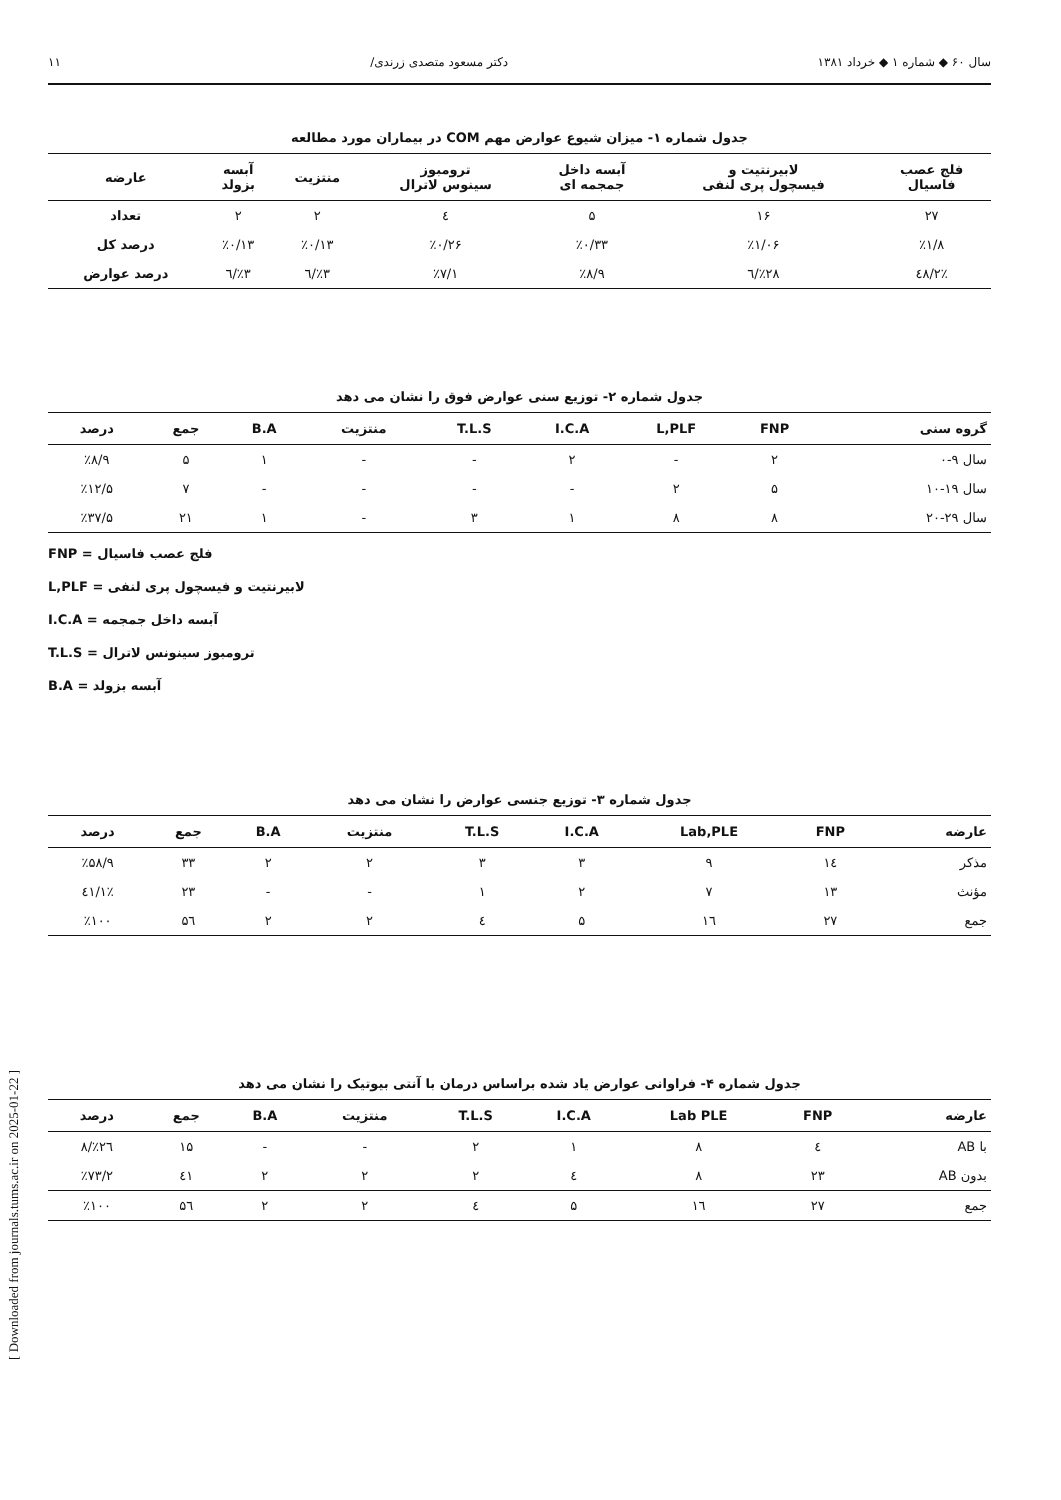سال ۶۰ ◆ شماره ۱ ◆ خرداد ۱۳۸۱ دکتر مسعود متصدی زرندی/ ۱۱
جدول شماره ۱- میزان شیوع عوارض مهم COM در بیماران مورد مطالعه
| فلج عصب فاسیال | لابیرنتیت و فیسچول پری لنفی | آبسه داخل جمجمه ای | ترومبوز سینوس لاترال | منتزیت | آبسه بزولد | عارضه |
| --- | --- | --- | --- | --- | --- | --- |
| ۲۷ | ۱۶ | ۵ | ٤ | ۲ | ۲ | تعداد |
| ٪۱/۸ | ٪۱/۰۶ | ٪۰/۳۳ | ٪۰/۲۶ | ٪۰/۱۳ | ٪۰/۱۳ | درصد کل |
| ٪٤۸/۲ | ٪۲۸/٦ | ٪۸/۹ | ٪۷/۱ | ٪۳/٦ | ٪۳/٦ | درصد عوارض |
جدول شماره ۲- توزیع سنی عوارض فوق را نشان می دهد
| گروه سنی | FNP | L,PLF | I.C.A | T.L.S | منتزیت | B.A | جمع | درصد |
| --- | --- | --- | --- | --- | --- | --- | --- | --- |
| سال ۹-۰ | ۲ | - | ۲ | - | - | ۱ | ۵ | ٪۸/۹ |
| سال ۱۹-۱۰ | ۵ | ۲ | - | - | - | - | ۷ | ٪۱۲/۵ |
| سال ۲۹-۲۰ | ۸ | ۸ | ۱ | ۳ | - | ۱ | ۲۱ | ٪۳۷/۵ |
FNP = فلج عصب فاسیال
L,PLF = لابیرنتیت و فیسچول پری لنفی
I.C.A = آبسه داخل جمجمه
T.L.S = ترومبوز سینونس لاترال
B.A = آبسه بزولد
جدول شماره ۳- توزیع جنسی عوارض را نشان می دهد
| عارضه | FNP | Lab,PLE | I.C.A | T.L.S | منتزیت | B.A | جمع | درصد |
| --- | --- | --- | --- | --- | --- | --- | --- | --- |
| مذکر | ۱٤ | ۹ | ۳ | ۳ | ۲ | ۲ | ۳۳ | ٪۵۸/۹ |
| مؤنث | ۱۳ | ۷ | ۲ | ۱ | - | - | ۲۳ | ٪٤۱/۱ |
| جمع | ۲۷ | ۱٦ | ۵ | ٤ | ۲ | ۲ | ۵٦ | ٪۱۰۰ |
جدول شماره ۴- فراوانی عوارض یاد شده براساس درمان با آنتی بیوتیک را نشان می دهد
| عارضه | FNP | Lab PLE | I.C.A | T.L.S | منتزیت | B.A | جمع | درصد |
| --- | --- | --- | --- | --- | --- | --- | --- | --- |
| با AB | ٤ | ۸ | ۱ | ۲ | - | - | ۱۵ | ٪۲٦/۸ |
| بدون AB | ۲۳ | ۸ | ٤ | ۲ | ۲ | ۲ | ٤۱ | ٪۷۳/۲ |
| جمع | ۲۷ | ۱٦ | ۵ | ٤ | ۲ | ۲ | ۵٦ | ٪۱۰۰ |
[ Downloaded from journals.tums.ac.ir on 2025-01-22 ]